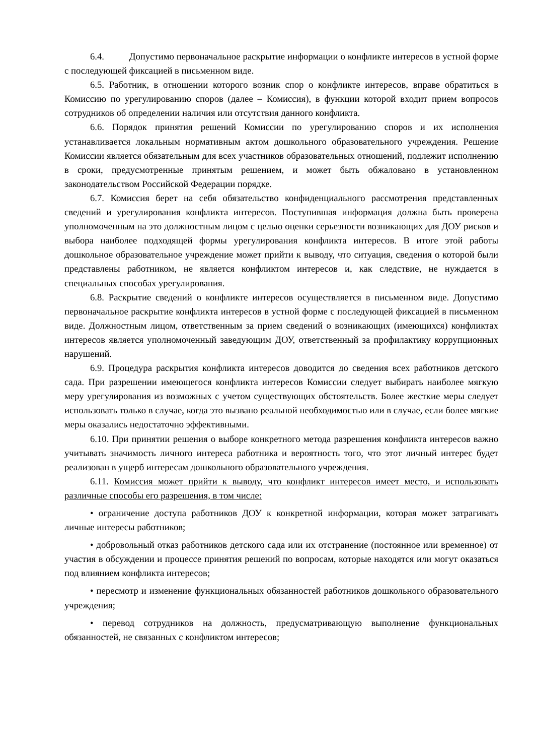6.4. Допустимо первоначальное раскрытие информации о конфликте интересов в устной форме с последующей фиксацией в письменном виде.
6.5. Работник, в отношении которого возник спор о конфликте интересов, вправе обратиться в Комиссию по урегулированию споров (далее – Комиссия), в функции которой входит прием вопросов сотрудников об определении наличия или отсутствия данного конфликта.
6.6. Порядок принятия решений Комиссии по урегулированию споров и их исполнения устанавливается локальным нормативным актом дошкольного образовательного учреждения. Решение Комиссии является обязательным для всех участников образовательных отношений, подлежит исполнению в сроки, предусмотренные принятым решением, и может быть обжаловано в установленном законодательством Российской Федерации порядке.
6.7. Комиссия берет на себя обязательство конфиденциального рассмотрения представленных сведений и урегулирования конфликта интересов. Поступившая информация должна быть проверена уполномоченным на это должностным лицом с целью оценки серьезности возникающих для ДОУ рисков и выбора наиболее подходящей формы урегулирования конфликта интересов. В итоге этой работы дошкольное образовательное учреждение может прийти к выводу, что ситуация, сведения о которой были представлены работником, не является конфликтом интересов и, как следствие, не нуждается в специальных способах урегулирования.
6.8. Раскрытие сведений о конфликте интересов осуществляется в письменном виде. Допустимо первоначальное раскрытие конфликта интересов в устной форме с последующей фиксацией в письменном виде. Должностным лицом, ответственным за прием сведений о возникающих (имеющихся) конфликтах интересов является уполномоченный заведующим ДОУ, ответственный за профилактику коррупционных нарушений.
6.9. Процедура раскрытия конфликта интересов доводится до сведения всех работников детского сада. При разрешении имеющегося конфликта интересов Комиссии следует выбирать наиболее мягкую меру урегулирования из возможных с учетом существующих обстоятельств. Более жесткие меры следует использовать только в случае, когда это вызвано реальной необходимостью или в случае, если более мягкие меры оказались недостаточно эффективными.
6.10. При принятии решения о выборе конкретного метода разрешения конфликта интересов важно учитывать значимость личного интереса работника и вероятность того, что этот личный интерес будет реализован в ущерб интересам дошкольного образовательного учреждения.
6.11. Комиссия может прийти к выводу, что конфликт интересов имеет место, и использовать различные способы его разрешения, в том числе:
• ограничение доступа работников ДОУ к конкретной информации, которая может затрагивать личные интересы работников;
• добровольный отказ работников детского сада или их отстранение (постоянное или временное) от участия в обсуждении и процессе принятия решений по вопросам, которые находятся или могут оказаться под влиянием конфликта интересов;
• пересмотр и изменение функциональных обязанностей работников дошкольного образовательного учреждения;
• перевод сотрудников на должность, предусматривающую выполнение функциональных обязанностей, не связанных с конфликтом интересов;